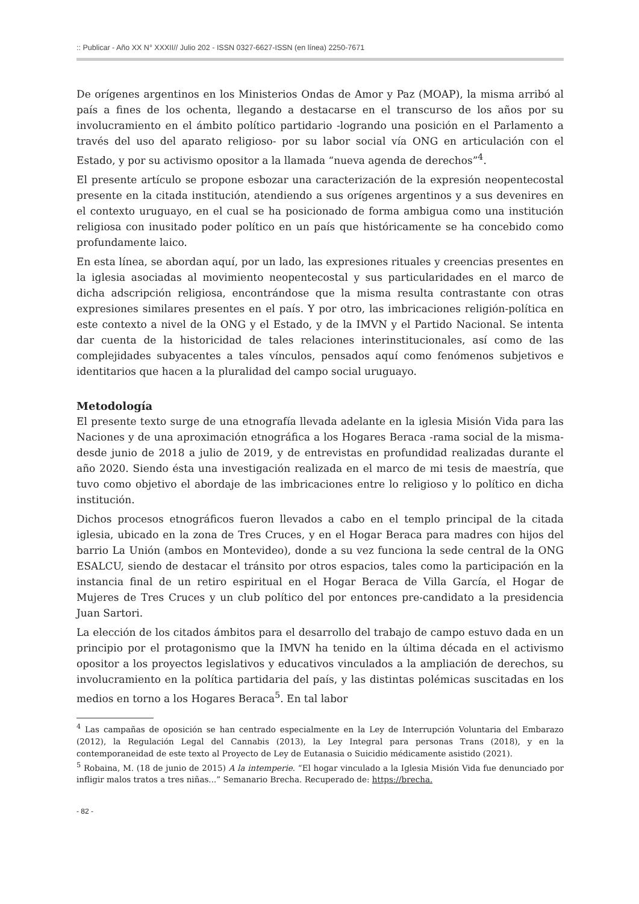:: Publicar - Año XX N° XXXII// Julio 202 - ISSN 0327-6627-ISSN (en línea) 2250-7671
De orígenes argentinos en los Ministerios Ondas de Amor y Paz (MOAP), la misma arribó al país a fines de los ochenta, llegando a destacarse en el transcurso de los años por su involucramiento en el ámbito político partidario -logrando una posición en el Parlamento a través del uso del aparato religioso- por su labor social vía ONG en articulación con el Estado, y por su activismo opositor a la llamada “nueva agenda de derechos”<sup>4</sup>.
El presente artículo se propone esbozar una caracterización de la expresión neopentecostal presente en la citada institución, atendiendo a sus orígenes argentinos y a sus devenires en el contexto uruguayo, en el cual se ha posicionado de forma ambigua como una institución religiosa con inusitado poder político en un país que históricamente se ha concebido como profundamente laico.
En esta línea, se abordan aquí, por un lado, las expresiones rituales y creencias presentes en la iglesia asociadas al movimiento neopentecostal y sus particularidades en el marco de dicha adscripción religiosa, encontrándose que la misma resulta contrastante con otras expresiones similares presentes en el país. Y por otro, las imbricaciones religión-política en este contexto a nivel de la ONG y el Estado, y de la IMVN y el Partido Nacional. Se intenta dar cuenta de la historicidad de tales relaciones interinstitucionales, así como de las complejidades subyacentes a tales vínculos, pensados aquí como fenómenos subjetivos e identitarios que hacen a la pluralidad del campo social uruguayo.
Metodología
El presente texto surge de una etnografía llevada adelante en la iglesia Misión Vida para las Naciones y de una aproximación etnográfica a los Hogares Beraca -rama social de la misma- desde junio de 2018 a julio de 2019, y de entrevistas en profundidad realizadas durante el año 2020. Siendo ésta una investigación realizada en el marco de mi tesis de maestría, que tuvo como objetivo el abordaje de las imbricaciones entre lo religioso y lo político en dicha institución.
Dichos procesos etnográficos fueron llevados a cabo en el templo principal de la citada iglesia, ubicado en la zona de Tres Cruces, y en el Hogar Beraca para madres con hijos del barrio La Unión (ambos en Montevideo), donde a su vez funciona la sede central de la ONG ESALCU, siendo de destacar el tránsito por otros espacios, tales como la participación en la instancia final de un retiro espiritual en el Hogar Beraca de Villa García, el Hogar de Mujeres de Tres Cruces y un club político del por entonces pre-candidato a la presidencia Juan Sartori.
La elección de los citados ámbitos para el desarrollo del trabajo de campo estuvo dada en un principio por el protagonismo que la IMVN ha tenido en la última década en el activismo opositor a los proyectos legislativos y educativos vinculados a la ampliación de derechos, su involucramiento en la política partidaria del país, y las distintas polémicas suscitadas en los medios en torno a los Hogares Beraca<sup>5</sup>. En tal labor
<sup>4</sup> Las campañas de oposición se han centrado especialmente en la Ley de Interrupción Voluntaria del Embarazo (2012), la Regulación Legal del Cannabis (2013), la Ley Integral para personas Trans (2018), y en la contemporaneidad de este texto al Proyecto de Ley de Eutanasia o Suicidio médicamente asistido (2021).
<sup>5</sup> Robaina, M. (18 de junio de 2015) A la intemperie. “El hogar vinculado a la Iglesia Misión Vida fue denunciado por infligir malos tratos a tres niñas...” Semanario Brecha. Recuperado de: https://brecha.
- 82 -